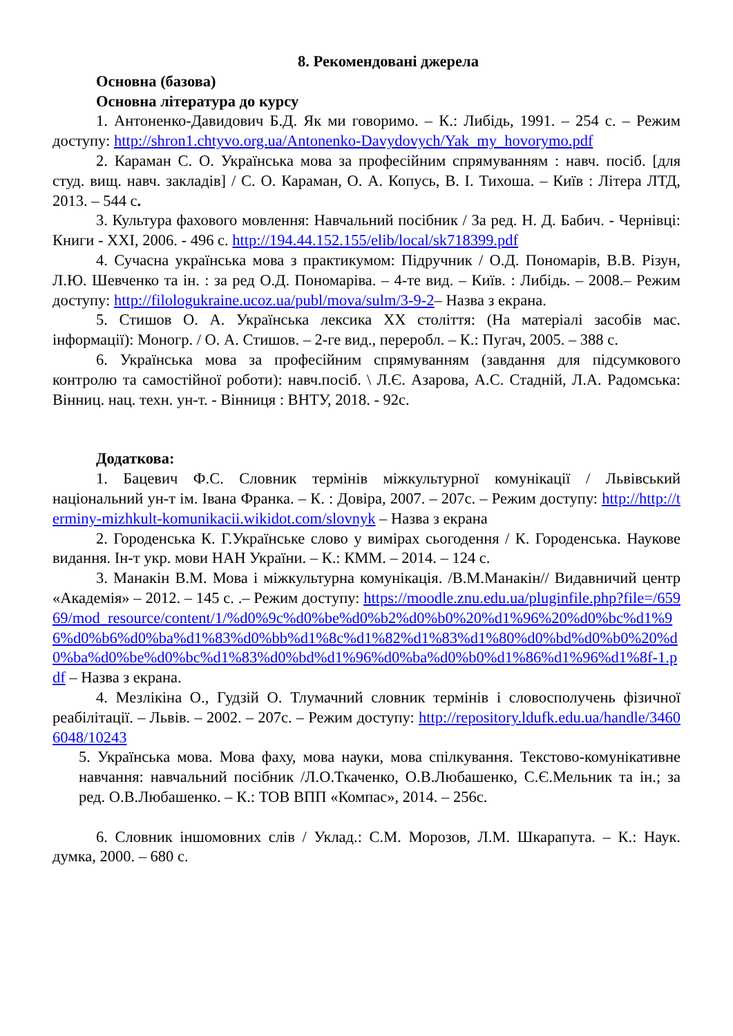8. Рекомендовані джерела
Основна (базова)
Основна література до курсу
1. Антоненко-Давидович Б.Д. Як ми говоримо. – К.: Либідь, 1991. – 254 с. – Режим доступу: http://shron1.chtyvo.org.ua/Antonenko-Davydovych/Yak_my_hovorymo.pdf
2. Караман С. О. Українська мова за професійним спрямуванням : навч. посіб. [для студ. вищ. навч. закладів] / С. О. Караман, О. А. Копусь, В. І. Тихоша. – Київ : Літера ЛТД, 2013. – 544 с.
3. Культура фахового мовлення: Навчальний посібник / За ред. Н. Д. Бабич. - Чернівці: Книги - ХХІ, 2006. - 496 с. http://194.44.152.155/elib/local/sk718399.pdf
4. Сучасна українська мова з практикумом: Підручник / О.Д. Пономарів, В.В. Різун, Л.Ю. Шевченко та ін. : за ред О.Д. Пономаріва. – 4-те вид. – Київ. : Либідь. – 2008.– Режим доступу: http://filologukraine.ucoz.ua/publ/mova/sulm/3-9-2– Назва з екрана.
5. Стишов О. А. Українська лексика ХХ століття: (На матеріалі засобів мас. інформації): Моногр. / О. А. Стишов. – 2-ге вид., переробл. – К.: Пугач, 2005. – 388 с.
6. Українська мова за професійним спрямуванням (завдання для підсумкового контролю та самостійної роботи): навч.посіб. \ Л.Є. Азарова, А.С. Стадній, Л.А. Радомська: Вінниц. нац. техн. ун-т. - Вінниця : ВНТУ, 2018. - 92с.
Додаткова:
1. Бацевич Ф.С. Словник термінів міжкультурної комунікації / Львівський національний ун-т ім. Івана Франка. – К. : Довіра, 2007. – 207с. – Режим доступу: http://http://terminy-mizhkult-komunikacii.wikidot.com/slovnyk – Назва з екрана
2. Городенська К. Г.Українське слово у вимірах сьогодення / К. Городенська. Наукове видання. Ін-т укр. мови НАН України. – К.: КММ. – 2014. – 124 с.
3. Манакін В.М. Мова і міжкультурна комунікація. /В.М.Манакін// Видавничий центр «Академія» – 2012. – 145 с. .– Режим доступу: https://moodle.znu.edu.ua/pluginfile.php?file=/65969/mod_resource/content/1/%d0%9c%d0%be%d0%b2%d0%b0%20%d1%96%20%d0%bc%d1%96%d0%b6%d0%ba%d1%83%d0%bb%d1%8c%d1%82%d1%83%d1%80%d0%bd%d0%b0%20%d0%ba%d0%be%d0%bc%d1%83%d0%bd%d1%96%d0%ba%d0%b0%d1%86%d1%96%d1%8f-1.pdf – Назва з екрана.
4. Мезлікіна О., Гудзій О. Тлумачний словник термінів і словосполучень фізичної реабілітації. – Львів. – 2002. – 207с. – Режим доступу: http://repository.ldufk.edu.ua/handle/34606048/10243
5. Українська мова. Мова фаху, мова науки, мова спілкування. Текстово-комунікативне навчання: навчальний посібник /Л.О.Ткаченко, О.В.Любашенко, С.Є.Мельник та ін.; за ред. О.В.Любашенко. – К.: ТОВ ВПП «Компас», 2014. – 256с.
6. Словник іншомовних слів / Уклад.: С.М. Морозов, Л.М. Шкарапута. – К.: Наук. думка, 2000. – 680 с.